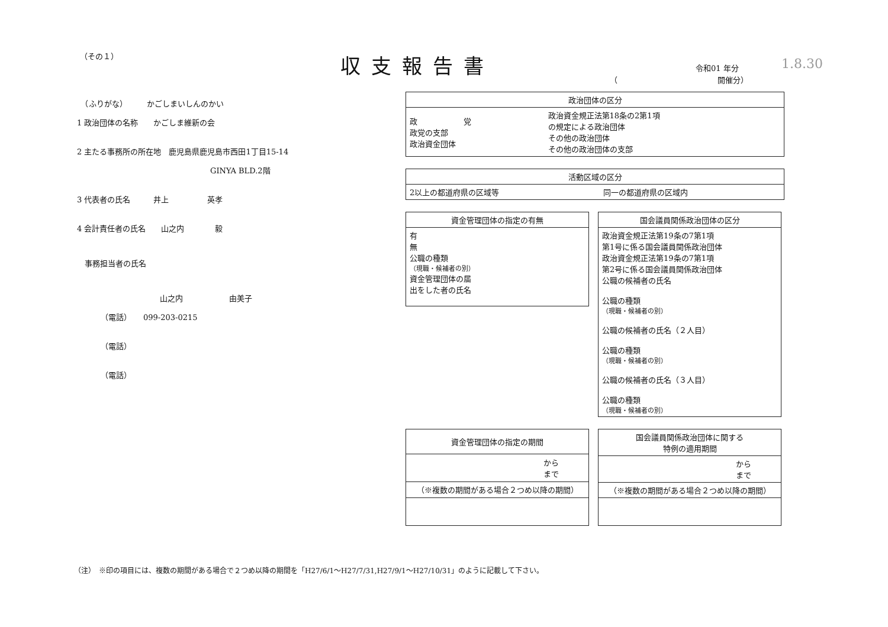（その１） 収支報告書 令和01 年分
（　　　　　　　　　　　　　開催分）
1.8.30
　（ふりがな）　　　かごしまいしんのかい
1 政治団体の名称　　かごしま維新の会
2 主たる事務所の所在地　鹿児島県鹿児島市西田1丁目15-14
GINYA BLD.2階
3 代表者の氏名　　　井上　　　　　英孝
4 会計責任者の氏名　　山之内　　　　毅
　事務担当者の氏名
山之内　　　　　　由美子
（電話）　　099-203-0215
（電話）
（電話）
| 政治団体の区分 | |
| --- | --- |
| 政 党 政党の支部 政治資金団体 | 政治資金規正法第18条の2第1項 の規定による政治団体 その他の政治団体 その他の政治団体の支部 |
| 活動区域の区分 | |
| --- | --- |
| 2以上の都道府県の区域等 | 同一の都道府県の区域内 |
| 資金管理団体の指定の有無 |
| --- |
| 有 無 公職の種類 （現職・候補者の別） 資金管理団体の届 出をした者の氏名 |
| 国会議員関係政治団体の区分 |
| --- |
| 政治資金規正法第19条の7第1項 第1号に係る国会議員関係政治団体 政治資金規正法第19条の7第1項 第2号に係る国会議員関係政治団体 公職の候補者の氏名 公職の種類 （現職・候補者の別） 公職の候補者の氏名（２人目） 公職の種類 （現職・候補者の別） 公職の候補者の氏名（３人目） 公職の種類 （現職・候補者の別） |
| 資金管理団体の指定の期間 |
| --- |
| から まで |
| （※複数の期間がある場合２つめ以降の期間） |
| 国会議員関係政治団体に関する 特例の適用期間 |
| --- |
| から まで |
| （※複数の期間がある場合２つめ以降の期間） |
（注）　※印の項目には、複数の期間がある場合で２つめ以降の期間を「H27/6/1～H27/7/31,H27/9/1～H27/10/31」のように記載して下さい。